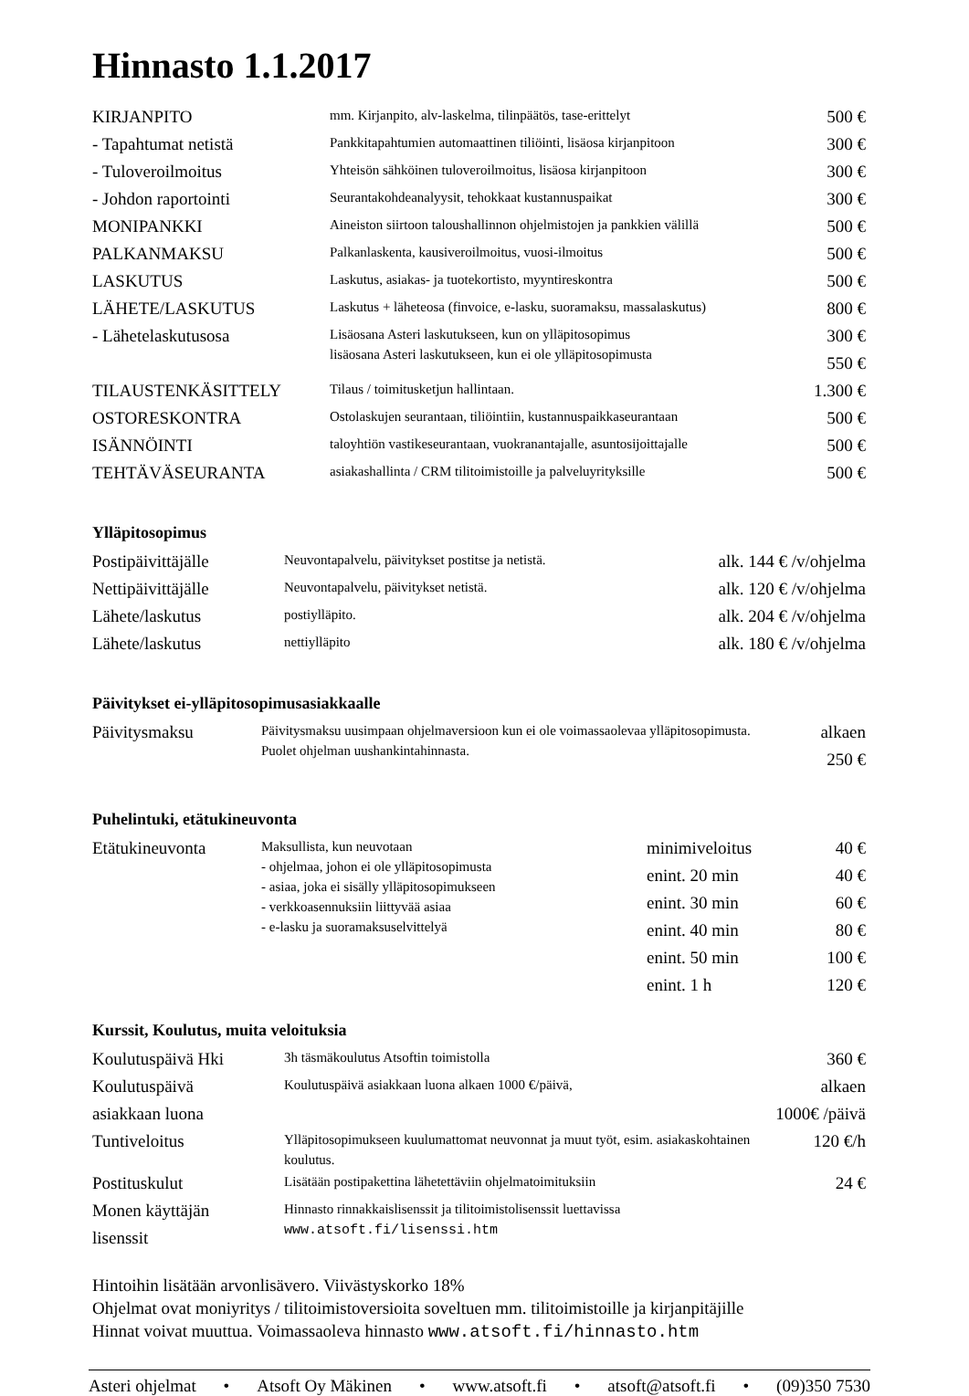Hinnasto 1.1.2017
| KIRJANPITO | mm. Kirjanpito, alv-laskelma, tilinpäätös, tase-erittelyt | 500 € |
| - Tapahtumat netistä | Pankkitapahtumien automaattinen tiliöinti, lisäosa kirjanpitoon | 300 € |
| - Tuloveroilmoitus | Yhteisön sähköinen tuloveroilmoitus, lisäosa kirjanpitoon | 300 € |
| - Johdon raportointi | Seurantakohdeanalyysit, tehokkaat kustannuspaikat | 300 € |
| MONIPANKKI | Aineiston siirtoon taloushallinnon ohjelmistojen ja pankkien välillä | 500 € |
| PALKANMAKSU | Palkanlaskenta, kausiveroilmoitus, vuosi-ilmoitus | 500 € |
| LASKUTUS | Laskutus, asiakas- ja tuotekortisto, myyntireskontra | 500 € |
| LÄHETE/LASKUTUS | Laskutus + läheteosa (finvoice, e-lasku, suoramaksu, massalaskutus) | 800 € |
| - Lähetelaskutusosa | Lisäosana Asteri laskutukseen, kun on ylläpitosopimus lisäosana Asteri laskutukseen, kun ei ole ylläpitosopimusta | 300 € 550 € |
| TILAUSTENKÄSITTELY | Tilaus / toimitusketjun hallintaan. | 1.300 € |
| OSTORESKONTRA | Ostolaskujen seurantaan, tiliöintiin, kustannuspaikkaseurantaan | 500 € |
| ISÄNNÖINTI | taloyhtiön vastikeseurantaan, vuokranantajalle, asuntosijoittajalle | 500 € |
| TEHTÄVÄSEURANTA | asiakashallinta / CRM tilitoimistoille ja palveluyrityksille | 500 € |
Ylläpitosopimus
| Postipäivittäjälle | Neuvontapalvelu, päivitykset postitse ja netistä. | alk. 144 € /v/ohjelma |
| Nettipäivittäjälle | Neuvontapalvelu, päivitykset netistä. | alk. 120 € /v/ohjelma |
| Lähete/laskutus | postiylläpito. | alk. 204 € /v/ohjelma |
| Lähete/laskutus | nettiylläpito | alk. 180 € /v/ohjelma |
Päivitykset ei-ylläpitosopimusasiakkaalle
| Päivitysmaksu | Päivitysmaksu uusimpaan ohjelmaversioon kun ei ole voimassaolevaa ylläpitosopimusta. Puolet ohjelman uushankintahinnasta. | alkaen 250 € |
Puhelintuki, etätukineuvonta
| Etätukineuvonta | Maksullista, kun neuvotaan - ohjelmaa, johon ei ole ylläpitosopimusta - asiaa, joka ei sisälly ylläpitosopimukseen - verkkoasennuksiin liittyvää asiaa - e-lasku ja suoramaksuselvittelyä | minimiveloitus | 40 € |
| | | enint. 20 min | 40 € |
| | | enint. 30 min | 60 € |
| | | enint. 40 min | 80 € |
| | | enint. 50 min | 100 € |
| | | enint. 1 h | 120 € |
Kurssit, Koulutus, muita veloituksia
| Koulutuspäivä Hki | 3h täsmäkoulutus Atsoftin toimistolla | 360 € |
| Koulutuspäivä asiakkaan luona | Koulutuspäivä asiakkaan luona alkaen 1000 €/päivä, | alkaen 1000€ /päivä |
| Tuntiveloitus | Ylläpitosopimukseen kuulumattomat neuvonnat ja muut työt, esim. asiakaskohtainen koulutus. | 120 €/h |
| Postituskulut | Lisätään postipakettina lähetettäviin ohjelmatoimituksiin | 24 € |
| Monen käyttäjän lisenssit | Hinnasto rinnakkaislisenssit ja tilitoimistolisenssit luettavissa www.atsoft.fi/lisenssi.htm | |
Hintoihin lisätään arvonlisävero. Viivästyskorko 18%
Ohjelmat ovat moniyritys / tilitoimistoversioita soveltuen mm. tilitoimistoille ja kirjanpitäjille
Hinnat voivat muuttua. Voimassaoleva hinnasto www.atsoft.fi/hinnasto.htm
Asteri ohjelmat • Atsoft Oy Mäkinen • www.atsoft.fi • atsoft@atsoft.fi • (09)350 7530